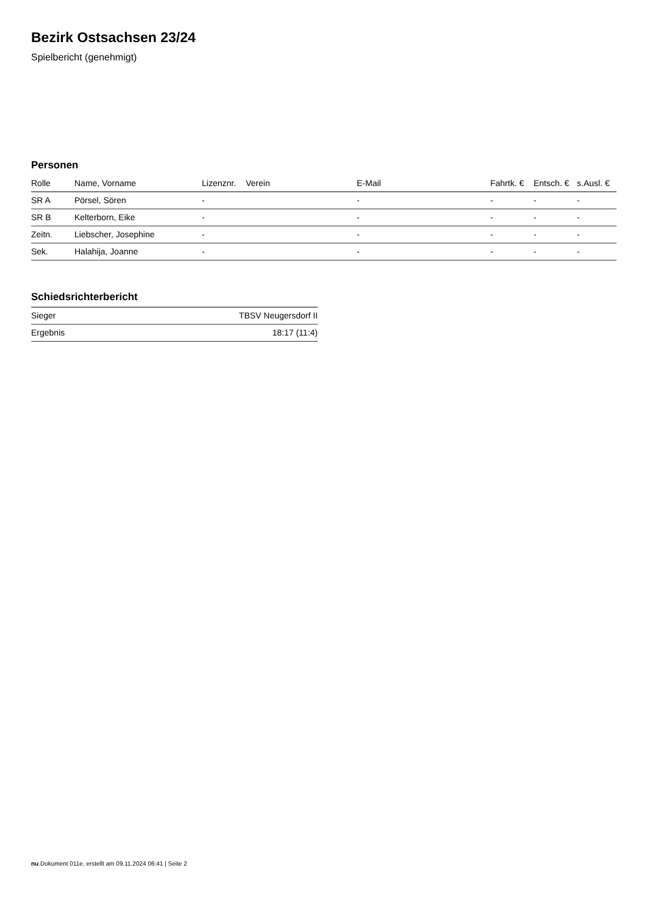Bezirk Ostsachsen 23/24
Spielbericht (genehmigt)
Personen
| Rolle | Name, Vorname | Lizenznr. | Verein | E-Mail | Fahrtk. € | Entsch. € | s.Ausl. € |
| --- | --- | --- | --- | --- | --- | --- | --- |
| SR A | Pörsel, Sören | - | | - | - | - | - |
| SR B | Kelterborn, Eike | - | | - | - | - | - |
| Zeitn. | Liebscher, Josephine | - | | - | - | - | - |
| Sek. | Halahija, Joanne | - | | - | - | - | - |
Schiedsrichterbericht
| Sieger | TBSV Neugersdorf II |
| Ergebnis | 18:17 (11:4) |
nu.Dokument 011e, erstellt am 09.11.2024 06:41 | Seite 2